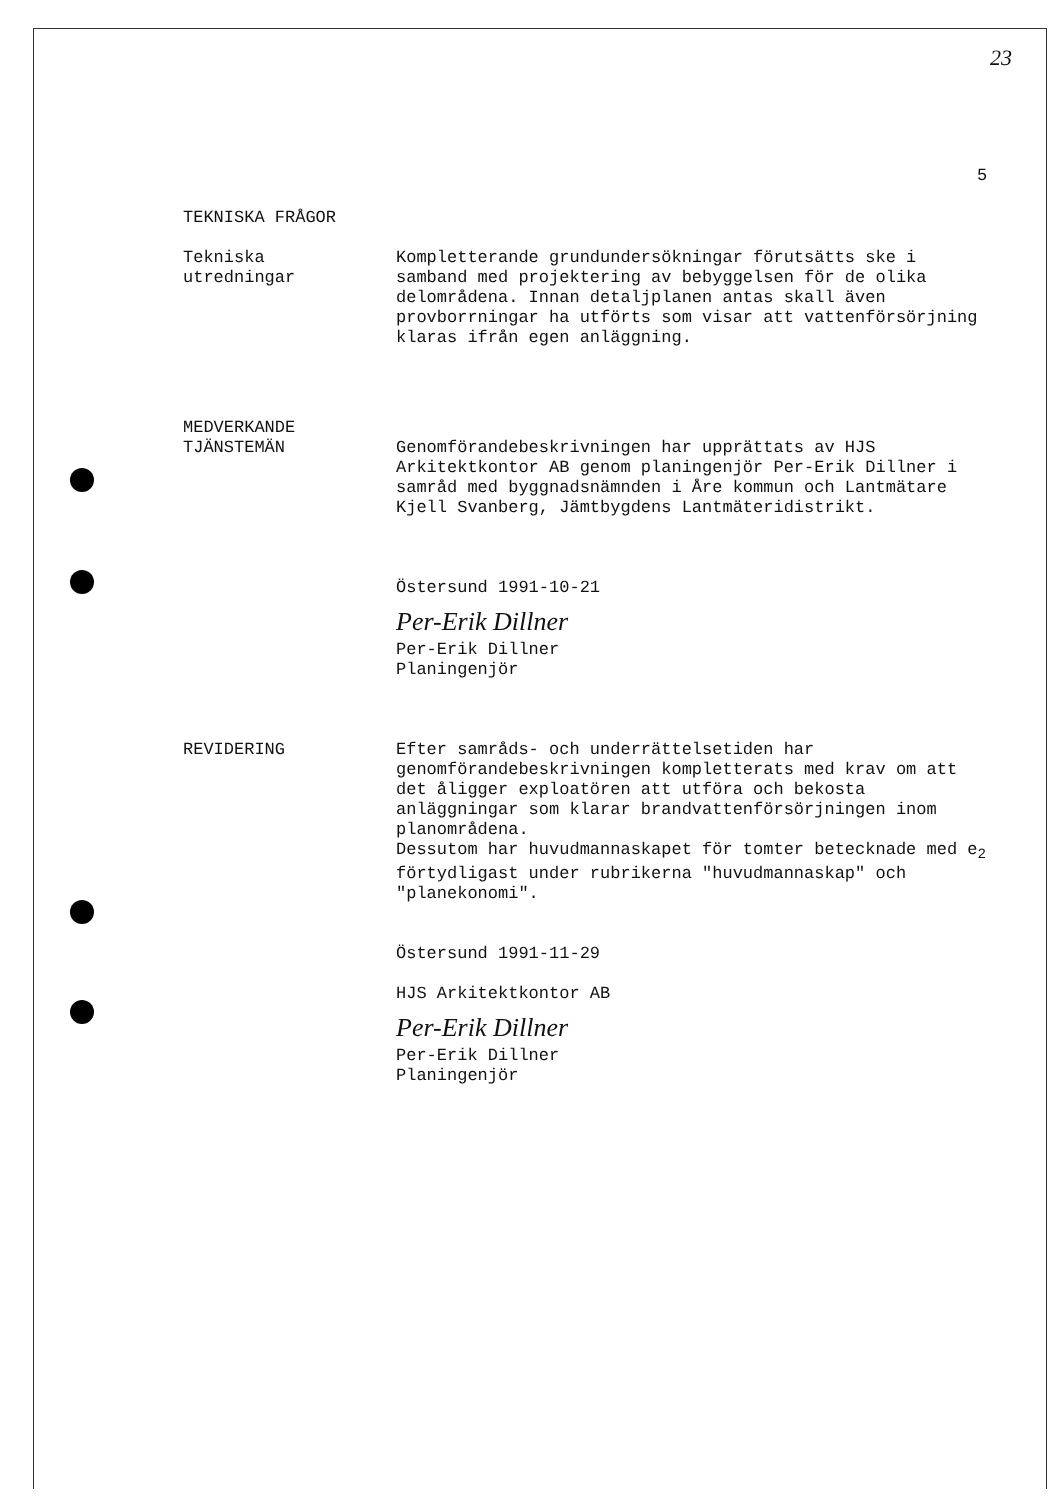23
5
TEKNISKA FRÅGOR
Tekniska
utredningar
Kompletterande grundundersökningar förutsätts ske i samband med projektering av bebyggelsen för de olika delområdena. Innan detaljplanen antas skall även provborrningar ha utförts som visar att vattenförsörjning klaras ifrån egen anläggning.
MEDVERKANDE
TJÄNSTEMÄN
Genomförandebeskrivningen har upprättats av HJS Arkitektkontor AB genom planingenjör Per-Erik Dillner i samråd med byggnadsnämnden i Åre kommun och Lantmätare Kjell Svanberg, Jämtbygdens Lantmäteridistrikt.
Östersund 1991-10-21
Per-Erik Dillner
Per-Erik Dillner
Planingenjör
REVIDERING Efter samråds- och underrättelsetiden har genomförandebeskrivningen kompletterats med krav om att det åligger exploatören att utföra och bekosta anläggningar som klarar brandvattenförsörjningen inom planområdena.
Dessutom har huvudmannaskapet för tomter betecknade med e<sub>2</sub> förtydligast under rubrikerna "huvudmannaskap" och "planekonomi".
Östersund 1991-11-29
HJS Arkitektkontor AB
Per-Erik Dillner
Per-Erik Dillner
Planingenjör